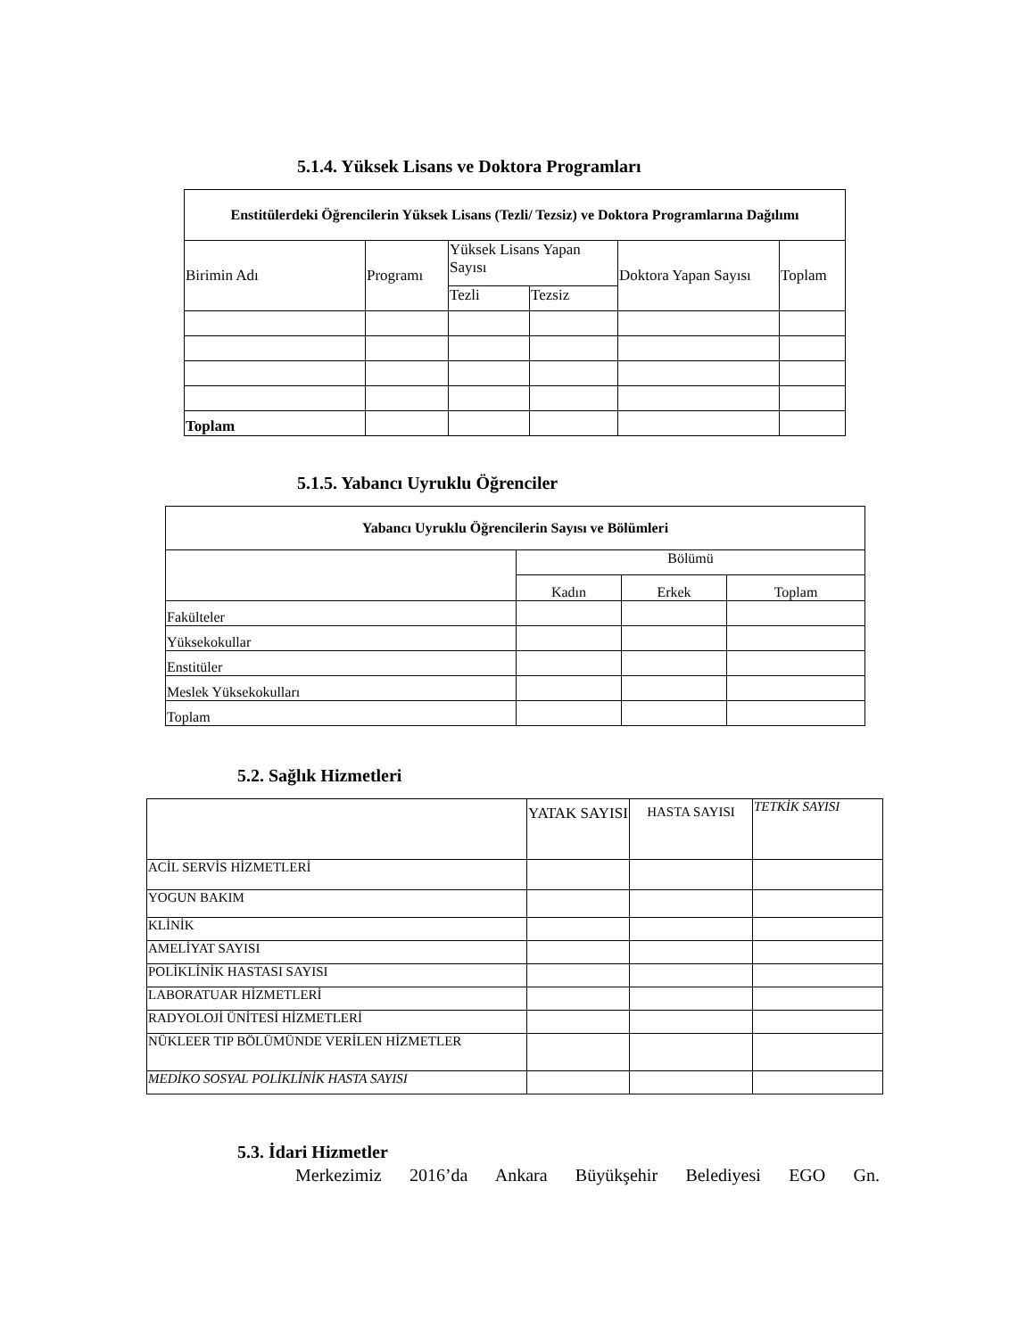5.1.4. Yüksek Lisans ve Doktora Programları
| Enstitülerdeki Öğrencilerin Yüksek Lisans (Tezli/ Tezsiz) ve Doktora Programlarına Dağılımı | | | | | |
| --- | --- | --- | --- | --- | --- |
| Birimin Adı | Programı | Yüksek Lisans Yapan Sayısı | | Doktora Yapan Sayısı | Toplam |
| | | Tezli | Tezsiz | | |
| Toplam | | | | | |
5.1.5. Yabancı Uyruklu Öğrenciler
| Yabancı Uyruklu Öğrencilerin Sayısı ve Bölümleri | | | |
| --- | --- | --- | --- |
| | Bölümü | | |
| | Kadın | Erkek | Toplam |
| Fakülteler | | | |
| Yüksekokullar | | | |
| Enstitüler | | | |
| Meslek Yüksekokulları | | | |
| Toplam | | | |
5.2. Sağlık Hizmetleri
| | YATAK SAYISI | HASTA SAYISI | TETKİK SAYISI |
| ACİL SERVİS HİZMETLERİ | | | |
| YOGUN BAKIM | | | |
| KLİNİK | | | |
| AMELİYAT SAYISI | | | |
| POLİKLİNİK HASTASI SAYISI | | | |
| LABORATUAR HİZMETLERİ | | | |
| RADYOLOJİ ÜNİTESİ HİZMETLERİ | | | |
| NÜKLEER TIP BÖLÜMÜNDE VERİLEN HİZMETLER | | | |
| MEDİKO SOSYAL POLİKLİNİK HASTA SAYISI | | | |
5.3. İdari Hizmetler
Merkezimiz 2016’da Ankara Büyükşehir Belediyesi EGO Gn.